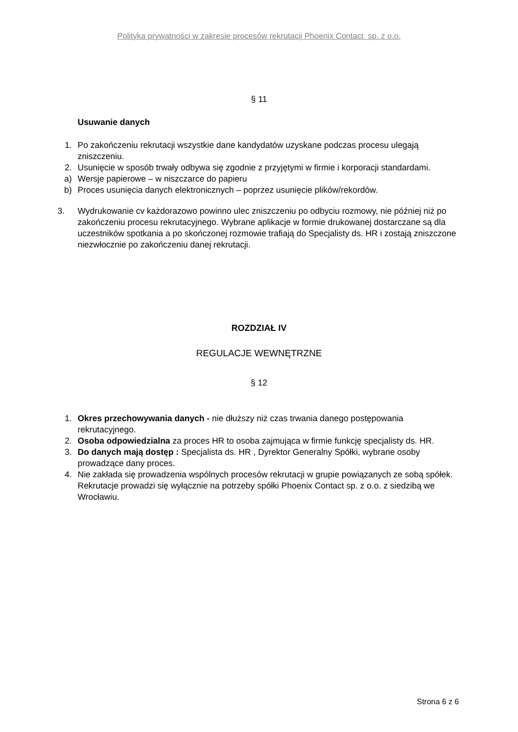Polityka prywatności w zakresie procesów rekrutacji Phoenix Contact sp. z o.o.
§ 11
Usuwanie danych
1. Po zakończeniu rekrutacji wszystkie dane kandydatów uzyskane podczas procesu ulegają zniszczeniu.
2. Usunięcie w sposób trwały odbywa się zgodnie z przyjętymi w firmie i korporacji standardami.
a) Wersje papierowe – w niszczarce do papieru
b) Proces usunięcia danych elektronicznych – poprzez usunięcie plików/rekordów.
3. Wydrukowanie cv każdorazowo powinno ulec zniszczeniu po odbyciu rozmowy, nie później niż po zakończeniu procesu rekrutacyjnego. Wybrane aplikacje w formie drukowanej dostarczane są dla uczestników spotkania a po skończonej rozmowie trafiają do Specjalisty ds. HR i zostają zniszczone niezwłocznie po zakończeniu danej rekrutacji.
ROZDZIAŁ IV
REGULACJE WEWNĘTRZNE
§ 12
1. Okres przechowywania danych - nie dłuższy niż czas trwania danego postępowania rekrutacyjnego.
2. Osoba odpowiedzialna za proces HR to osoba zajmująca w firmie funkcję specjalisty ds. HR.
3. Do danych mają dostęp : Specjalista ds. HR , Dyrektor Generalny Spółki, wybrane osoby prowadzące dany proces.
4. Nie zakłada się prowadzenia wspólnych procesów rekrutacji w grupie powiązanych ze sobą spółek. Rekrutacje prowadzi się wyłącznie na potrzeby spółki Phoenix Contact sp. z o.o. z siedzibą we Wrocławiu.
Strona 6 z 6